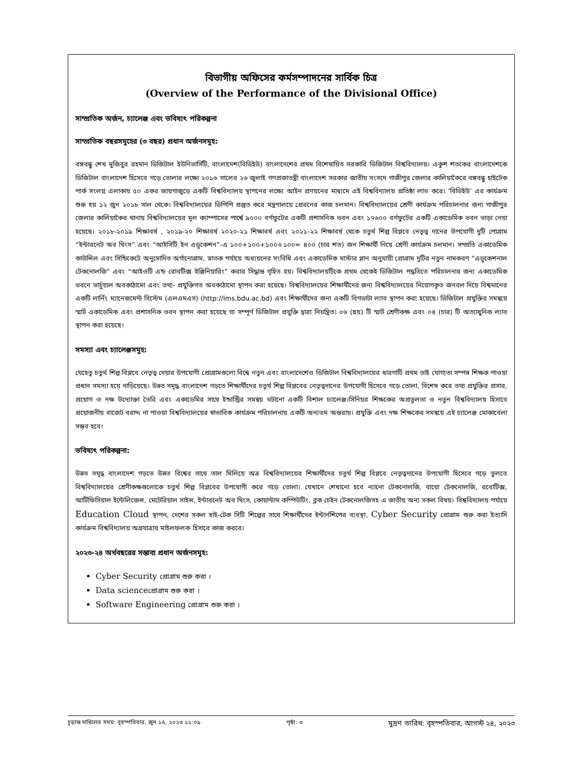বিভাগীয় অফিসের কর্মসম্পাদনের সার্বিক চিত্র
(Overview of the Performance of the Divisional Office)
সাম্প্রতিক অর্জন, চ্যালেঞ্জ এবং ভবিষ্যৎ পরিকল্পনা
সাম্প্রতিক বছরসমূহের (৩ বছর) প্রধান অর্জনসমূহ:
বঙ্গবন্ধু শেখ মুজিবুর রহমান ডিজিটাল ইউনিভার্সিটি, বাংলাদেশ(বিডিইউ) বাংলাদেশের প্রথম বিশেষায়িত সরকারি ডিজিটাল বিশ্ববিদ্যালয়। একুশ শতকের বাংলাদেশকে ডিজিটাল বাংলাদেশ হিসেবে গড়ে তোলার লক্ষ্যে ২০১৬ সালের ২৬ জুলাই গণপ্রজাতন্ত্রী বাংলাদেশ সরকার জাতীয় সংসদে গাজীপুর জেলার কালিয়াকৈরে বঙ্গবন্ধু হাইটেক পার্ক সংলগ্ন এলাকায় ৫০ একর জায়গাজুড়ে একটি বিশ্ববিদ্যালয় স্থাপনের লক্ষ্যে আইন প্রণয়নের মাধ্যমে এই বিশ্ববিদ্যালয় প্রতিষ্ঠা লাভ করে। ‘বিডিইউ’ এর কার্যক্রম শুরু হয় ১২ জুন ২০১৮ সাল থেকে। বিশ্ববিদ্যালয়ের ডিপিপি প্রস্তুত করে মন্ত্রণালয়ে প্রেরনের কাজ চলমান। বিশ্ববিদ্যালয়ের শ্রেণী কার্যক্রম পরিচালনার জন্য গাজীপুর জেলার কালিয়াকৈর থানায় বিশ্ববিদ্যালয়ের মূল ক্যাম্পাসের পার্শ্বে ৯০০০ বর্গফুটের একটি প্রশাসনিক ভবন এবং ১৭৬০০ বর্গফুটের একটি একাডেমিক ভবন ভাড়া নেয়া হয়েছে। ২০১৮-২০১৯ শিক্ষাবর্ষ , ২০১৯-২০ শিক্ষাবর্ষ ২০২০-২১ শিক্ষাবর্ষ এবং ২০২১-২২ শিক্ষাবর্ষ থেকে চতুর্থ শিল্প বিপ্লবে নেতৃত্ব দানের উপযোগী দুটি পোগ্রাম “ইন্টারনেট অব থিংস” এবং “আইসিটি ইন এডুকেশন”-এ ১০০+১০০+১০০+১০০= ৪০০ (চার শত) জন শিক্ষার্থী নিয়ে শ্রেণী কার্যক্রম চলমান। সম্প্রতি একাডেমিক কাউন্সিল এবং সিন্ডিকেটে অনুমোদিত অর্গানোগ্রাম, স্নাতক পর্যায়ে অধ্যয়নের সংবিধি এবং একাডেমিক মাস্টার প্লান অনুযায়ী প্রোগ্রাম দুটির নতুন নামকরণ “এডুকেশনাল টেকনোলজি” এবং “আইওটি এন্ড রোবটিক্স ইঞ্জিনিয়ারিং” করার সিদ্ধান্ত গৃহিত হয়। বিশ্ববিদ্যালয়টিকে প্রথম থেকেই ডিজিটাল পদ্ধতিতে পরিচালনার জন্য একাডেমিক ভবনে ভার্চুয়াল অবকাঠামো এবং তথ্য- প্রযুক্তিগত অবকাঠামো স্থাপন করা হয়েছে। বিশ্ববিদ্যালয়ের শিক্ষার্থীদের জন্য বিশ্ববিদ্যালয়ের নিয়োগকৃত জনবল দিয়ে বিশ্বমানের একটি লার্নিং ম্যানেজমেন্ট সিস্টেম (এলএমএস) (http://lms.bdu.ac.bd) এবং শিক্ষার্থীদের জন্য একটি বিগডাটা ল্যাব স্থাপন করা হয়েছে। ডিজিটাল প্রযুক্তির সমন্বয়ে স্মার্ট একাডেমিক এবং প্রশাসনিক ভবন স্থাপন করা হয়েছে যা সম্পূর্ণ ডিজিটাল প্রযুক্তি দ্বারা নিয়ন্ত্রিত। ০৬ (ছয়) টি স্মার্ট শ্রেণীকক্ষ এবং ০৪ (চার) টি অত্যাধুনিক ল্যাব স্থাপন করা হয়েছে।
সমস্যা এবং চ্যালেঞ্জসমূহ:
যেহেতু চতুর্থ শিল্প বিপ্লবে নেতৃত্ব দেয়ার উপযোগী প্রোগ্রামগুলো বিশ্বে নতুন এবং বাংলাদেশেও ডিজিটাল বিশ্ববিদ্যালয়ের ধারণাটি প্রথম তাই যোগ্যতা সম্পন্ন শিক্ষক পাওয়া প্রধান সমস্যা হয়ে দাড়িয়েছে। উন্নত সমৃদ্ধ বাংলাদেশ গড়তে শিক্ষার্থীদের চতুর্থ শিল্প বিপ্লবের নেতৃত্বদানের উপযোগী হিসেবে গড়ে তোলা, বিশেষ করে তথ্য প্রযুক্তির প্রসার, প্রয়োগ ও দক্ষ উদ্যোক্তা তৈরি এবং একাডেমির সাথে ইন্ডাস্ট্রির সমন্বয় ঘটানো একটি বিশাল চ্যালেঞ্জ।সিনিয়র শিক্ষকের অপ্রতুলতা ও নতুন বিশ্ববিদ্যালয় হিসাবে প্রয়োজনীয় বাজেট বরাদ্দ না পাওয়া বিশ্ববিদ্যালয়ের স্বাভাবিক কার্যক্রম পরিচালনায় একটি অন্যতম অন্তরায়। প্রযুক্তি এবং দক্ষ শিক্ষকের সমন্বয়ে এই চ্যালেঞ্জ মোকাবেলা সম্ভব হবে।
ভবিষ্যৎ পরিকল্পনা:
উন্নত সমৃদ্ধ বাংলাদেশ গড়তে উন্নত বিশ্বের সাথে তাল মিলিয়ে অত্র বিশ্ববিদ্যালয়ের শিক্ষার্থীদের চতুর্থ শিল্প বিপ্লবে নেতৃত্বদানের উপযোগী হিসেবে গড়ে তুলতে বিশ্ববিদ্যালয়ের শ্রেণীকক্ষগুলোকে চতুর্থ শিল্প বিপ্লবের উপযোগী করে গড়ে তোলা। যেখানে শেখানো হবে ন্যানো টেকনোলজি, বায়ো টেকনোলজি, রবোটিক্স, আর্টিফিসিয়াল ইন্টেলিজেন্স, মেটেরিয়াল সাইন্স, ইন্টারনেট অব থিংস, কোয়ান্টাম কম্পিউটিং, ব্লক চেইন টেকনোলজিসহ এ জাতীয় অন্য সকল বিষয়। বিশ্ববিদ্যালয় পর্যায়ে Education Cloud স্থাপন, দেশের সকল হাই-টেক সিটি শিল্পের সাথে শিক্ষার্থীদের ইন্টার্নশিপের ব্যবস্থা, Cyber Security প্রোগ্রাম শুরু করা ইত্যাদি কার্যক্রম বিশ্ববিদ্যালয় অগ্রযাত্রায় মাইলফলক হিসাবে কাজ করবে।
২০২৩-২৪ অর্থবছরের সম্ভাব্য প্রধান অর্জনসমূহ:
Cyber Security প্রোগ্রাম শুরু করা ।
Data science প্রোগ্রাম শুরু করা ।
Software Engineering প্রোগ্রাম শুরু করা ।
চূড়ান্ত দাখিলের সময়: বৃহস্পতিবার, জুন ১৫, ২০২৩ ২১:০৯ পৃষ্ঠা: ৩ মুদ্রণ তারিখ: বৃহস্পতিবার, আগস্ট ২৪, ২০২৩